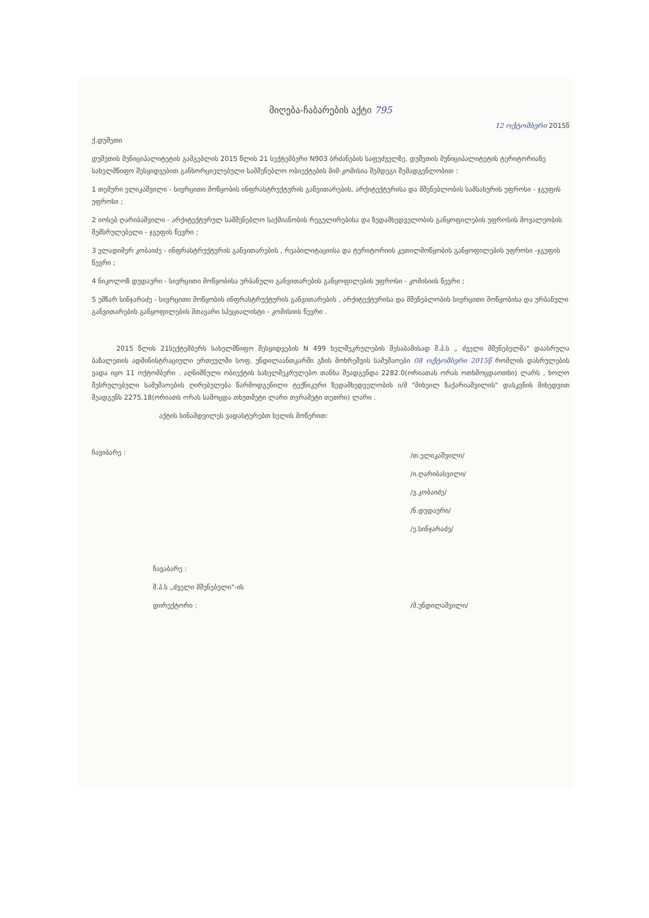მიღება-ჩაბარების აქტი 795
12 ოქტომბერი 2015წ
ქ.დუშეთი
დუშეთის მუნიციპალიტეტის გამგებლის 2015 წლის 21 სექტემბერი N903 ბრძანების საფუძველზე, დუშეთის მუნიციპალიტეტის ტერიტორიაზე სახელმწიფო შესყიდვებით განხორციელებული სამშენებლო ობიექტების მიმ-კომისია შემდეგი შემადგენლობით :
1 თემური ელიკაშვილი - სივრცითი მოწყობის ინფრასტრუქტურის განვითარების, არქიტექტურისა და მშენებლობის სამსახურის უფროსი - ჯგუფის უფროსი ;
2 იოსებ ღარიბაშვილი - არქიტექტურულ სამშენებლო საქმიანობის რეგულირებისა და ზედამხედველობის განყოფილების უფროსის მოვალეობის შემსრულებელი - ჯგუფის წევრი ;
3 ვლადიმერ კობაიძე - ინფრასტრუქტურის განვითარების , რეაბილიტაციისა და ტერიტორიის კეთილმოწყობის განყოფილების უფროსი -ჯგუფის წევრი ;
4 ნიკოლოზ დუდაური - სივრცითი მოწყობისა ურბანული განვითარების განყოფილების უფროსი - კომისიის წევრი ;
5 ემზარ სინჯარაძე - სივრცითი მოწყობის ინფრასტრუქტურის განვითარების , არქიტექტურისა და მშენებლობის სივრცითი მოწყობისა და ურბანული განვითარების განყოფილების მთავარი სპეციალისტი - კომისიის წევრი .
2015 წლის 21სექტემბერს სახელმწიფო შესყიდვების N 499 ხელშეკრულების შესაბამისად შ.პ.ს „ ძველი მშენებელმა" დაასრულა ბაზალეთის ადმინისტრაციული ერთეულში სოფ. უნდილაანთკარში გზის მოხრეშვის სამუშაოები 08 ოქტომბერი 2015წ რომლის დასრულების ვადა იყო 11 ოქტომბერი . აღნიშნული ობიექტის სახელშეკრულებო თანხა შეადგენდა 2282.0(ორიათას ორას ოთხმოცდაოთხი) ლარს , ხოლო შესრულებული სამუშაოების ღირებულება წარმოდგენილი ტექნიკური ზედამხედველობის ი/მ "მიხეილ ზაქარიაშვილის" დასკვნის მიხედვით შეადგენს 2275.18(ორიათს ორას სამოცდა თხუთმეტი ლარი თვრამეტი თეთრი) ლარი .
აქტის სინამდვილეს ვადასტურებთ ხელის მოწერით:
ჩავიბარე :
/თ.ელიკაშვილი/
/ი.ღარიბასვილი/
/ვ.კობაიძე/
/ნ.დუდაური/
/ე.სინჯარაძე/
ჩავაბარე :
შ.პ.ს „ძველი მშენებელი"-ის
დირექტორი : /მ.უნდილაშვილი/